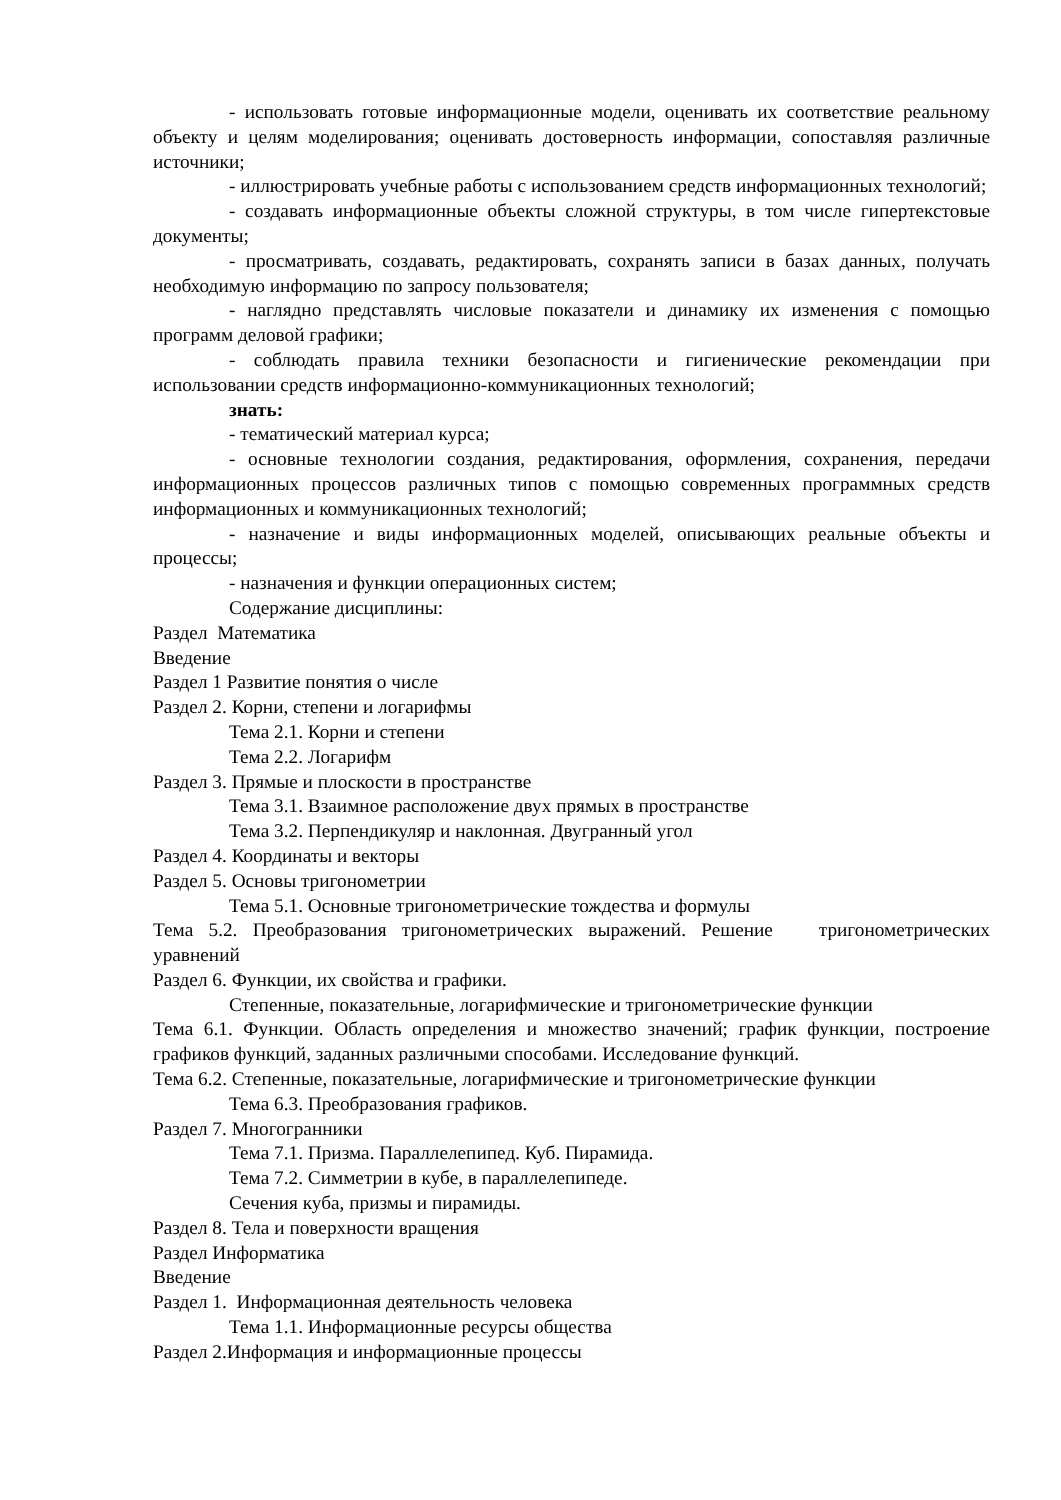- использовать готовые информационные модели, оценивать их соответствие реальному объекту и целям моделирования; оценивать достоверность информации, сопоставляя различные источники;
- иллюстрировать учебные работы с использованием средств информационных технологий;
- создавать информационные объекты сложной структуры, в том числе гипертекстовые документы;
- просматривать, создавать, редактировать, сохранять записи в базах данных, получать необходимую информацию по запросу пользователя;
- наглядно представлять числовые показатели и динамику их изменения с помощью программ деловой графики;
- соблюдать правила техники безопасности и гигиенические рекомендации при использовании средств информационно-коммуникационных технологий;
знать:
- тематический материал курса;
- основные технологии создания, редактирования, оформления, сохранения, передачи информационных процессов различных типов с помощью современных программных средств информационных и коммуникационных технологий;
- назначение и виды информационных моделей, описывающих реальные объекты и процессы;
- назначения и функции операционных систем;
Содержание дисциплины:
Раздел Математика
Введение
Раздел 1 Развитие понятия о числе
Раздел 2. Корни, степени и логарифмы
Тема 2.1. Корни и степени
Тема 2.2. Логарифм
Раздел 3. Прямые и плоскости в пространстве
Тема 3.1. Взаимное расположение двух прямых в пространстве
Тема 3.2. Перпендикуляр и наклонная. Двугранный угол
Раздел 4. Координаты и векторы
Раздел 5. Основы тригонометрии
Тема 5.1. Основные тригонометрические тождества и формулы
Тема 5.2. Преобразования тригонометрических выражений. Решение тригонометрических уравнений
Раздел 6. Функции, их свойства и графики.
Степенные, показательные, логарифмические и тригонометрические функции
Тема 6.1. Функции. Область определения и множество значений; график функции, построение графиков функций, заданных различными способами. Исследование функций.
Тема 6.2. Степенные, показательные, логарифмические и тригонометрические функции
Тема 6.3. Преобразования графиков.
Раздел 7. Многогранники
Тема 7.1. Призма. Параллелепипед. Куб. Пирамида.
Тема 7.2. Симметрии в кубе, в параллелепипеде.
Сечения куба, призмы и пирамиды.
Раздел 8. Тела и поверхности вращения
Раздел Информатика
Введение
Раздел 1. Информационная деятельность человека
Тема 1.1. Информационные ресурсы общества
Раздел 2.Информация и информационные процессы